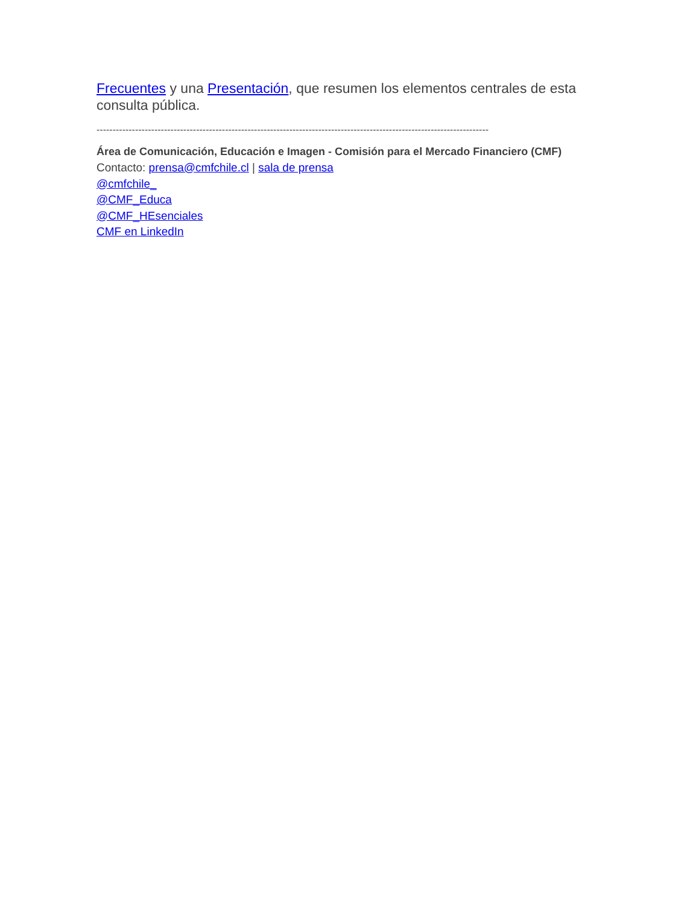Frecuentes y una Presentación, que resumen los elementos centrales de esta consulta pública.
--------------------------------------------------------------------------------------------------------------------------
Área de Comunicación, Educación e Imagen - Comisión para el Mercado Financiero (CMF)
Contacto: prensa@cmfchile.cl | sala de prensa
@cmfchile_
@CMF_Educa
@CMF_HEsenciales
CMF en LinkedIn